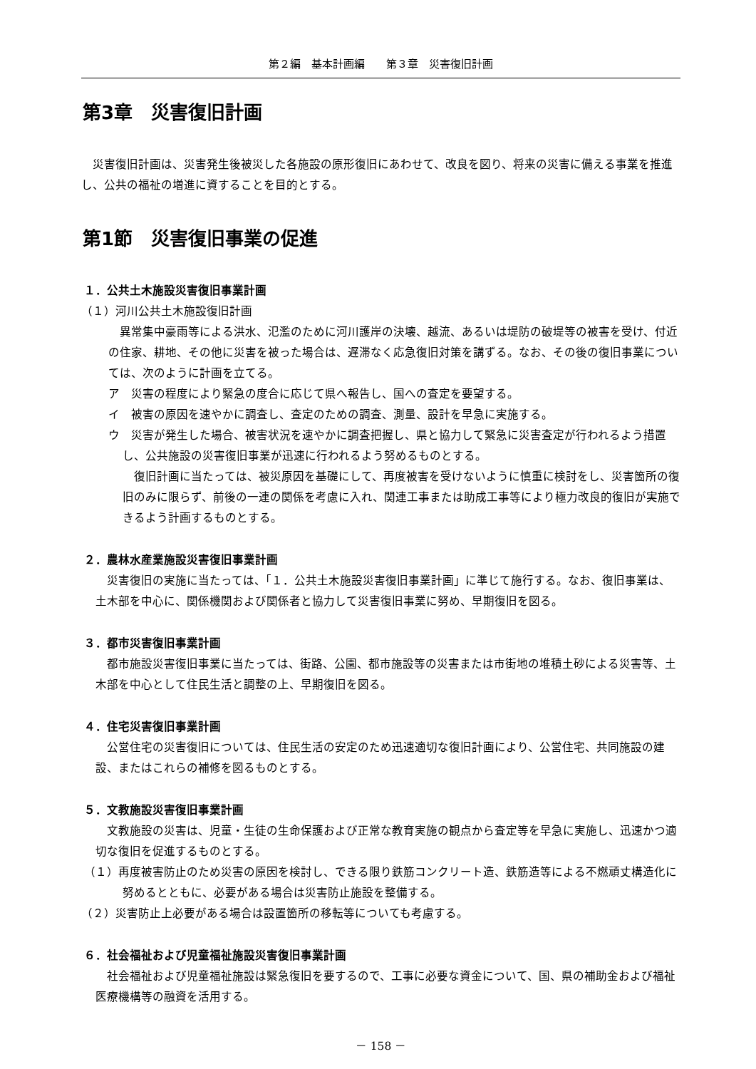第２編　基本計画編　　第３章　災害復旧計画
第3章　災害復旧計画
災害復旧計画は、災害発生後被災した各施設の原形復旧にあわせて、改良を図り、将来の災害に備える事業を推進し、公共の福祉の増進に資することを目的とする。
第1節　災害復旧事業の促進
１．公共土木施設災害復旧事業計画
（１）河川公共土木施設復旧計画
異常集中豪雨等による洪水、氾濫のために河川護岸の決壊、越流、あるいは堤防の破堤等の被害を受け、付近の住家、耕地、その他に災害を被った場合は、遅滞なく応急復旧対策を講ずる。なお、その後の復旧事業については、次のように計画を立てる。
ア　災害の程度により緊急の度合に応じて県へ報告し、国への査定を要望する。
イ　被害の原因を速やかに調査し、査定のための調査、測量、設計を早急に実施する。
ウ　災害が発生した場合、被害状況を速やかに調査把握し、県と協力して緊急に災害査定が行われるよう措置し、公共施設の災害復旧事業が迅速に行われるよう努めるものとする。
復旧計画に当たっては、被災原因を基礎にして、再度被害を受けないように慎重に検討をし、災害箇所の復旧のみに限らず、前後の一連の関係を考慮に入れ、関連工事または助成工事等により極力改良的復旧が実施できるよう計画するものとする。
２．農林水産業施設災害復旧事業計画
災害復旧の実施に当たっては、「１．公共土木施設災害復旧事業計画」に準じて施行する。なお、復旧事業は、土木部を中心に、関係機関および関係者と協力して災害復旧事業に努め、早期復旧を図る。
３．都市災害復旧事業計画
都市施設災害復旧事業に当たっては、街路、公園、都市施設等の災害または市街地の堆積土砂による災害等、土木部を中心として住民生活と調整の上、早期復旧を図る。
４．住宅災害復旧事業計画
公営住宅の災害復旧については、住民生活の安定のため迅速適切な復旧計画により、公営住宅、共同施設の建設、またはこれらの補修を図るものとする。
５．文教施設災害復旧事業計画
文教施設の災害は、児童・生徒の生命保護および正常な教育実施の観点から査定等を早急に実施し、迅速かつ適切な復旧を促進するものとする。
（１）再度被害防止のため災害の原因を検討し、できる限り鉄筋コンクリート造、鉄筋造等による不燃頑丈構造化に努めるとともに、必要がある場合は災害防止施設を整備する。
（２）災害防止上必要がある場合は設置箇所の移転等についても考慮する。
６．社会福祉および児童福祉施設災害復旧事業計画
社会福祉および児童福祉施設は緊急復旧を要するので、工事に必要な資金について、国、県の補助金および福祉医療機構等の融資を活用する。
－ 158 －